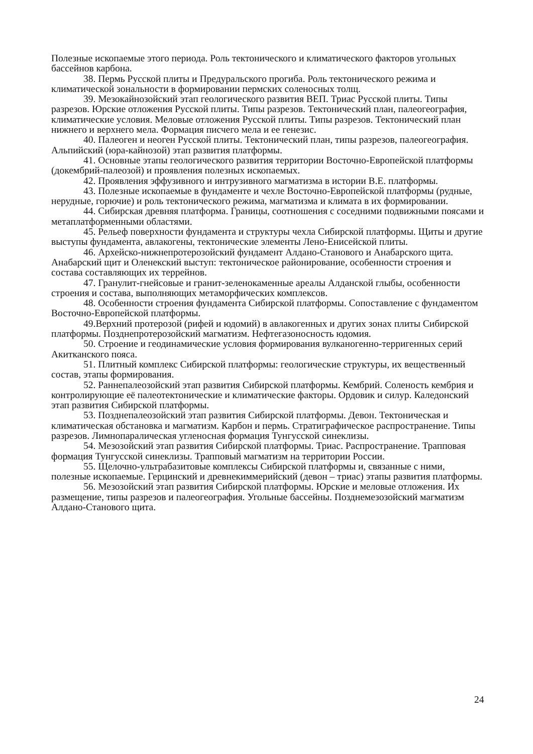Полезные ископаемые этого периода. Роль тектонического и климатического факторов угольных бассейнов карбона.
38. Пермь Русской плиты и Предуральского прогиба. Роль тектонического режима и климатической зональности в формировании пермских соленосных толщ.
39. Мезокайнозойский этап геологического развития ВЕП. Триас Русской плиты. Типы разрезов. Юрские отложения Русской плиты. Типы разрезов. Тектонический план, палеогеография, климатические условия. Меловые отложения Русской плиты. Типы разрезов. Тектонический план нижнего и верхнего мела. Формация писчего мела и ее генезис.
40. Палеоген и неоген Русской плиты. Тектонический план, типы разрезов, палеогеография. Альпийский (юра-кайнозой) этап развития платформы.
41. Основные этапы геологического развития территории Восточно-Европейской платформы (докембрий-палеозой) и проявления полезных ископаемых.
42. Проявления эффузивного и интрузивного магматизма в истории В.Е. платформы.
43. Полезные ископаемые в фундаменте и чехле Восточно-Европейской платформы (рудные, нерудные, горючие) и роль тектонического режима, магматизма и климата в их формировании.
44. Сибирская древняя платформа. Границы, соотношения с соседними подвижными поясами и метаплатформенными областями.
45. Рельеф поверхности фундамента и структуры чехла Сибирской платформы. Щиты и другие выступы фундамента, авлакогены, тектонические элементы Лено-Енисейской плиты.
46. Архейско-нижнепротерозойский фундамент Алдано-Станового и Анабарского щита. Анабарский щит и Оленекский выступ: тектоническое районирование, особенности строения и состава составляющих их террейнов.
47. Гранулит-гнейсовые и гранит-зеленокаменные ареалы Алданской глыбы, особенности строения и состава, выполняющих метаморфических комплексов.
48. Особенности строения фундамента Сибирской платформы. Сопоставление с фундаментом Восточно-Европейской платформы.
49.Верхний протерозой (рифей и юдомий) в авлакогенных и других зонах плиты Сибирской платформы. Позднепротерозойский магматизм. Нефтегазоносность юдомия.
50. Строение и геодинамические условия формирования вулканогенно-терригенных серий Акитканского пояса.
51. Плитный комплекс Сибирской платформы: геологические структуры, их вещественный состав, этапы формирования.
52. Раннепалеозойский этап развития Сибирской платформы. Кембрий. Соленость кембрия и контролирующие её палеотектонические и климатические факторы. Ордовик и силур. Каледонский этап развития Сибирской платформы.
53. Позднепалеозойский этап развития Сибирской платформы. Девон. Тектоническая и климатическая обстановка и магматизм. Карбон и пермь. Стратиграфическое распространение. Типы разрезов. Лимнопаралическая угленосная формация Тунгусской синеклизы.
54. Мезозойский этап развития Сибирской платформы. Триас. Распространение. Трапповая формация Тунгусской синеклизы. Трапповый магматизм на территории России.
55. Щелочно-ультрабазитовые комплексы Сибирской платформы и, связанные с ними, полезные ископаемые. Герцинский и древнекиммерийский (девон – триас) этапы развития платформы.
56. Мезозойский этап развития Сибирской платформы. Юрские и меловые отложения. Их размещение, типы разрезов и палеогеография. Угольные бассейны. Позднемезозойский магматизм Алдано-Станового щита.
24